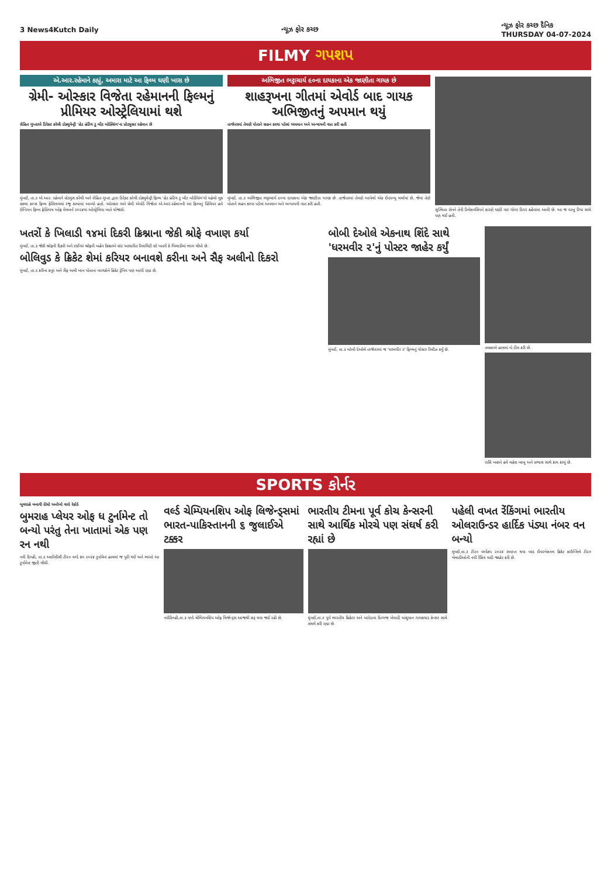3 News4Kutch Daily ન્યૂઝ ફોર કચ્છ ન્યૂઝ ફોર કચ્છ દૈનિક
THURSDAY 04-07-2024
FILMY ગપશપ
એ.આર.રહેમાને કહ્યું, અમારા માટે આ ફિલ્મ ઘણી ખાસ છે
ગ્રેમી- ઓસ્કાર વિજેતા રહેમાનની ફિલ્મનું પ્રીમિયર ઓસ્ટ્રેલિયામાં થશે
રોહિત ગુપ્તાએ ડિરેક્ટ કરેલી ડોક્યુમેન્ટ્રી 'હેડ હંટિંગ ટુ બીટ બોક્સિંગ'ના પ્રોડ્યુસર રહેમાન છે
મુંબઈ, તા.૩ એ.આર. રહેમાને પ્રોડ્યુસ કરેલી અને રોહિત ગુપ્તા દ્વારા ડિરેક્ટ કરેલી ડોક્યુમેન્ટ્રી ફિલ્મ 'હેડ હંટિંગ ટુ બીટ બોક્સિંગ'નો પહેલો લુક ૭૭મા કાન્સ ફિલ્મ ફેસ્ટિવલમાં રજૂ કરવામાં આવ્યો હતો. ઓસ્કાર અને ગ્રેમી એવોર્ડ વિજેતા એ.આર.રહેમાનની આ ફિલ્મનું પ્રિમિયર હવે ઈન્ડિયન ફિલ્મ ફેસ્ટિવલ ઓફ મેલબર્ન ૨૦૨૪માં ઓસ્ટ્રેલિયા ખાતે યોજાશે.
અભિજીત ભટ્ટાચાર્ય ૯૦ના દાયકાના એક જાણીતા ગાયક છે
શાહરૂખના ગીતમાં એવોર્ડ બાદ ગાયક અભિજીતનું અપમાન થયું
તાજેતરમાં તેમણે પોતાને સહન કરવા પડેલાં અપમાન અને અન્યાયની વાત કરી હતી
મુંબઈ, તા.૩ અભિજીત ભટ્ટાચાર્ય ૯૦ના દાયકાના એક જાણીતા ગાયક છે. તાજેતરમાં તેમણે આપેલો એક ઈન્ટરવ્યૂ ચર્ચામાં છે, જેમાં તેણે પોતાને સહન કરવા પડેલાં અપમાન અને અન્યાયની વાત કરી હતી.
સુસ્મિતા સેનને તેની રિલેશનશિપને કારણે ઘણી વાર ગોલ્ડ ડિગર કહેવામાં આવી છે. આ જ વસ્તુ રિયા સાથે પણ થઈ હતી.
ખતરોં કે ખિલાડી ૧૪માં દિકરી ક્રિશ્નાના જેકી શ્રોફે વખાણ કર્યા
મુંબઈ, તા.૩ જેકી શ્રોફની દિકરી અને ટાઈગર શ્રોફની બહેન ક્રિશ્નાએ સ્ટંટ આધારીત રિયાલિટી શો ખતરોં કે ખિલાડીમાં ભાગ લીધો છે.
બોલિવુડ કે ક્રિકેટ શેમાં કરિયર બનાવશે કરીના અને સૈફ અલીનો દિકરો
મુંબઈ, તા.૩ કરીના કપૂર અને સૈફ અલી ખાન પોતાના બાળકોને ક્રિકેટ ટ્રેનિંગ પણ આપી રહ્યા છે.
બોબી દેઓલે એકનાથ શિંદે સાથે 'ધરમવીર ૨'નું પોસ્ટર જાહેર કર્યું
મુંબઈ, તા.૩ બોબી દેઓલે તાજેતરમાં જ 'ધરમવીર ૨' ફિલ્મનું પોસ્ટર રિલીઝ કર્યું છે.
તમન્નાએ હાલમાં બે ડીલ કરી છે.
રાશિ ખન્નાને હવે મહેશ બાબુ અને પ્રભાસ સાથે કામ કરવું છે.
SPORTS કોર્નર
બુમરાહે બનાવી દીધો અનોખો વર્લ્ડ રેકોર્ડ
બુમરાહ પ્લેયર ઓફ ધ ટુર્નામેન્ટ તો બન્યો પરંતુ તેના ખાતામાં એક પણ રન નથી
નવી દિલ્હી, તા.૩ આઈસીસી ટી૨૦ વર્લ્ડ કપ ૨૦૨૪ ટુર્નામેન્ટ હાલમાં જ પૂરી થઈ અને ભારતે આ ટુર્નામેન્ટ જીતી લીધી.
વર્લ્ડ ચેમ્પિયનશિપ ઓફ લિજેન્ડ્સમાં ભારત-પાકિસ્તાનની ૬ જુલાઈએ ટક્કર
નવીદિલ્હી,તા.૩ વર્લ્ડ ચેમ્પિયનશિપ ઓફ લિજેન્ડ્સ આજથી શરૂ થવા જઈ રહી છે.
ભારતીય ટીમના પૂર્વ કોચ કેન્સરની સાથે આર્થિક મોરચે પણ સંઘર્ષ કરી રહ્યાં છે
મુંબઈ,તા.૩ પૂર્વ ભારતીય ક્રિકેટર અને બરોડાના દિગ્ગજ ખેલાડી અંશુમાન ગાયકવાડ કેન્સર સામે સંઘર્ષ કરી રહ્યા છે.
પહેલી વખત રેંકિંગમાં ભારતીય ઓલરાઉન્ડર હાર્દિક પંડ્યા નંબર વન બન્યો
મુંબઈ,તા.૩ ટી૨૦ વર્લ્ડકપ ૨૦૨૪ સમાપ્ત થયા બાદ ઈન્ટરનેશનલ ક્રિકેટ કાઉન્સિલે ટી૨૦ ખેલાડીઓની નવી રેંકિંગ યાદી જાહેર કરી છે.